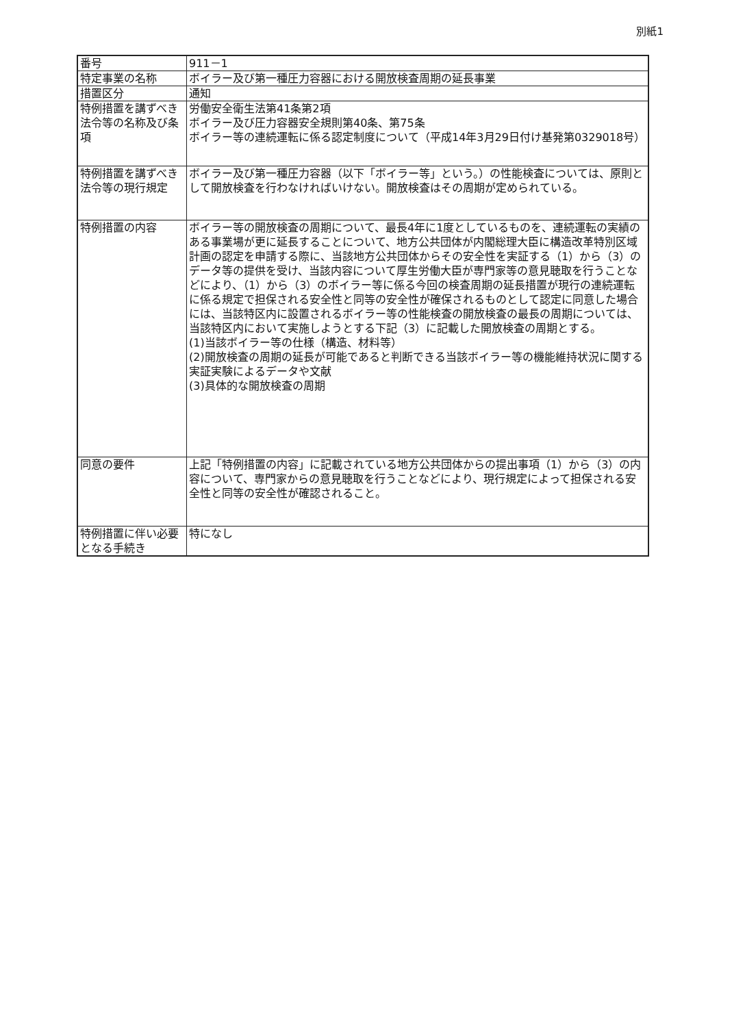別紙1
| 番号 | 911－1 |
| 特定事業の名称 | ボイラー及び第一種圧力容器における開放検査周期の延長事業 |
| 措置区分 | 通知 |
| 特例措置を講ずべき法令等の名称及び条項 | 労働安全衛生法第41条第2項 ボイラー及び圧力容器安全規則第40条、第75条 ボイラー等の連続運転に係る認定制度について（平成14年3月29日付け基発第0329018号） |
| 特例措置を講ずべき法令等の現行規定 | ボイラー及び第一種圧力容器（以下「ボイラー等」という。）の性能検査については、原則として開放検査を行わなければいけない。開放検査はその周期が定められている。 |
| 特例措置の内容 | ボイラー等の開放検査の周期について、最長4年に1度としているものを、連続運転の実績のある事業場が更に延長することについて、地方公共団体が内閣総理大臣に構造改革特別区域計画の認定を申請する際に、当該地方公共団体からその安全性を実証する（1）から（3）のデータ等の提供を受け、当該内容について厚生労働大臣が専門家等の意見聴取を行うことなどにより、（1）から（3）のボイラー等に係る今回の検査周期の延長措置が現行の連続運転に係る規定で担保される安全性と同等の安全性が確保されるものとして認定に同意した場合には、当該特区内に設置されるボイラー等の性能検査の開放検査の最長の周期については、当該特区内において実施しようとする下記（3）に記載した開放検査の周期とする。 (1)当該ボイラー等の仕様（構造、材料等） (2)開放検査の周期の延長が可能であると判断できる当該ボイラー等の機能維持状況に関する実証実験によるデータや文献 (3)具体的な開放検査の周期 |
| 同意の要件 | 上記「特例措置の内容」に記載されている地方公共団体からの提出事項（1）から（3）の内容について、専門家からの意見聴取を行うことなどにより、現行規定によって担保される安全性と同等の安全性が確認されること。 |
| 特例措置に伴い必要となる手続き | 特になし |